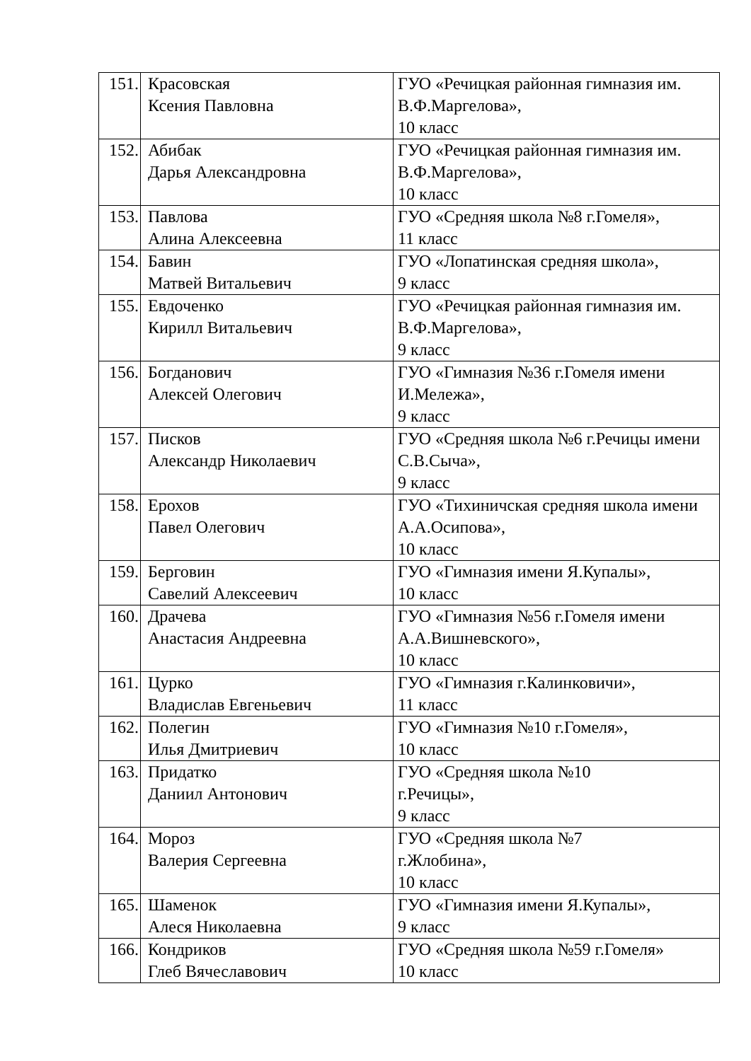| 151. | Красовская Ксения Павловна | ГУО «Речицкая районная гимназия им. В.Ф.Маргелова», 10 класс |
| 152. | Абибак Дарья Александровна | ГУО «Речицкая районная гимназия им. В.Ф.Маргелова», 10 класс |
| 153. | Павлова Алина Алексеевна | ГУО «Средняя школа №8 г.Гомеля», 11 класс |
| 154. | Бавин Матвей Витальевич | ГУО «Лопатинская средняя школа», 9 класс |
| 155. | Евдоченко Кирилл Витальевич | ГУО «Речицкая районная гимназия им. В.Ф.Маргелова», 9 класс |
| 156. | Богданович Алексей Олегович | ГУО «Гимназия №36 г.Гомеля имени И.Мележа», 9 класс |
| 157. | Писков Александр Николаевич | ГУО «Средняя школа №6 г.Речицы имени С.В.Сыча», 9 класс |
| 158. | Ерохов Павел Олегович | ГУО «Тихиничская средняя школа имени А.А.Осипова», 10 класс |
| 159. | Берговин Савелий Алексеевич | ГУО «Гимназия имени Я.Купалы», 10 класс |
| 160. | Драчева Анастасия Андреевна | ГУО «Гимназия №56 г.Гомеля имени А.А.Вишневского», 10 класс |
| 161. | Цурко Владислав Евгеньевич | ГУО «Гимназия г.Калинковичи», 11 класс |
| 162. | Полегин Илья Дмитриевич | ГУО «Гимназия №10 г.Гомеля», 10 класс |
| 163. | Придатко Даниил Антонович | ГУО «Средняя школа №10 г.Речицы», 9 класс |
| 164. | Мороз Валерия Сергеевна | ГУО «Средняя школа №7 г.Жлобина», 10 класс |
| 165. | Шаменок Алеся Николаевна | ГУО «Гимназия имени Я.Купалы», 9 класс |
| 166. | Кондриков Глеб Вячеславович | ГУО «Средняя школа №59 г.Гомеля» 10 класс |